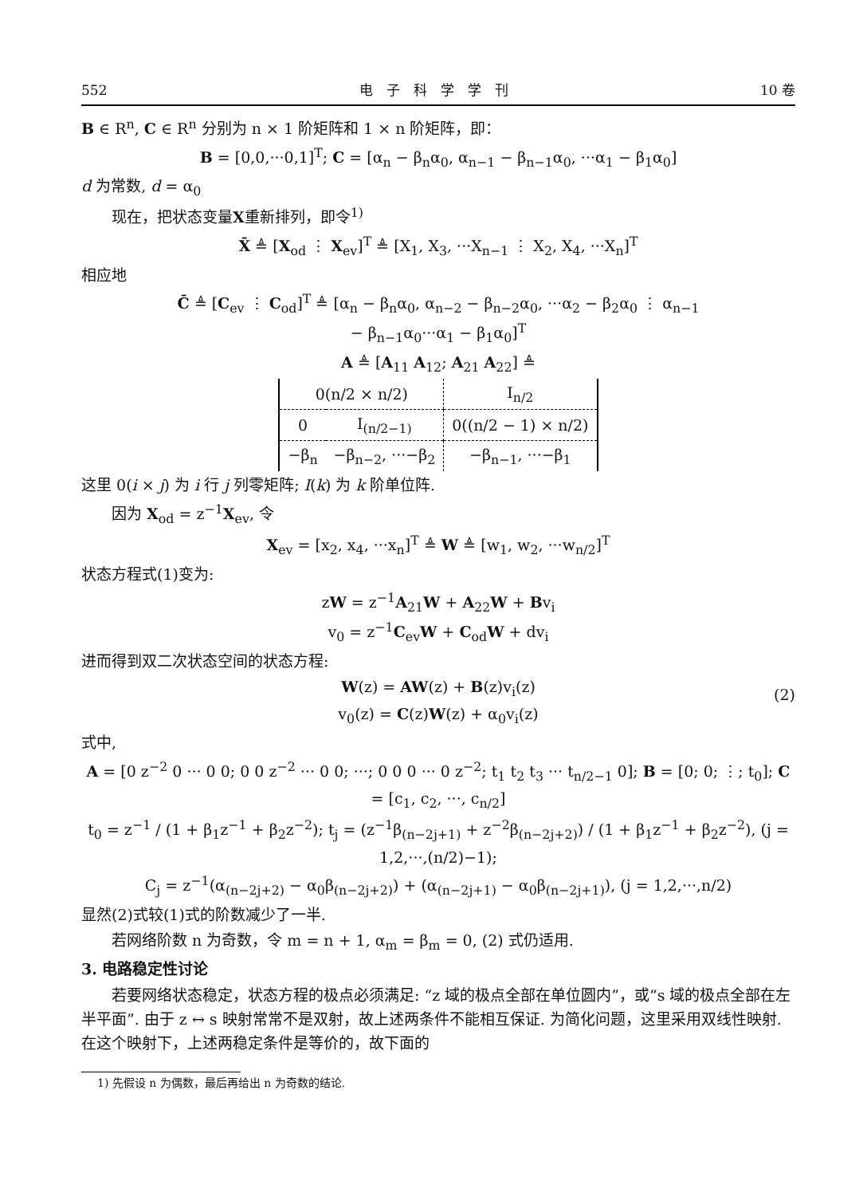552 电　子　科　学　学　刊 10 卷
B ∈ R<sup>n</sup>, C ∈ R<sup>n</sup> 分别为 n × 1 阶矩阵和 1 × n 阶矩阵，即：
B = [0,0,···0,1]<sup>T</sup>; C = [α<sub>n</sub> − β<sub>n</sub>α<sub>0</sub>, α<sub>n−1</sub> − β<sub>n−1</sub>α<sub>0</sub>, ···α<sub>1</sub> − β<sub>1</sub>α<sub>0</sub>]
d 为常数, d = α<sub>0</sub>
现在，把状态变量X重新排列，即令<sup>1)</sup>
X̄ ≜ [X<sub>od</sub> ⋮ X<sub>ev</sub>]<sup>T</sup> ≜ [X<sub>1</sub>, X<sub>3</sub>, ···X<sub>n−1</sub> ⋮ X<sub>2</sub>, X<sub>4</sub>, ···X<sub>n</sub>]<sup>T</sup>
相应地
C̄ ≜ [C<sub>ev</sub> ⋮ C<sub>od</sub>]<sup>T</sup> ≜ [α<sub>n</sub> − β<sub>n</sub>α<sub>0</sub>, α<sub>n−2</sub> − β<sub>n−2</sub>α<sub>0</sub>, ···α<sub>2</sub> − β<sub>2</sub>α<sub>0</sub> ⋮ α<sub>n−1</sub>
− β<sub>n−1</sub>α<sub>0</sub>···α<sub>1</sub> − β<sub>1</sub>α<sub>0</sub>]<sup>T</sup>
A ≜ [A<sub>11</sub> A<sub>12</sub>; A<sub>21</sub> A<sub>22</sub>] ≜
| 0(n/2 × n/2) | | I<sub>n/2</sub> |
| 0 | I<sub>(n/2−1)</sub> | 0((n/2 − 1) × n/2) |
| −β<sub>n</sub> | −β<sub>n−2</sub>, ···−β<sub>2</sub> | −β<sub>n−1</sub>, ···−β<sub>1</sub> |
这里 0(i × j) 为 i 行 j 列零矩阵; I(k) 为 k 阶单位阵.
因为 X<sub>od</sub> = z<sup>−1</sup>X<sub>ev</sub>, 令
X<sub>ev</sub> = [x<sub>2</sub>, x<sub>4</sub>, ···x<sub>n</sub>]<sup>T</sup> ≜ W ≜ [w<sub>1</sub>, w<sub>2</sub>, ···w<sub>n/2</sub>]<sup>T</sup>
状态方程式(1)变为:
zW = z<sup>−1</sup>A<sub>21</sub>W + A<sub>22</sub>W + Bv<sub>i</sub>
v<sub>0</sub> = z<sup>−1</sup>C<sub>ev</sub>W + C<sub>od</sub>W + dv<sub>i</sub>
进而得到双二次状态空间的状态方程:
W(z) = AW(z) + B(z)v<sub>i</sub>(z)
v<sub>0</sub>(z) = C(z)W(z) + α<sub>0</sub>v<sub>i</sub>(z)
(2)
式中,
A = [0 z<sup>−2</sup> 0 ··· 0 0; 0 0 z<sup>−2</sup> ··· 0 0; ···; 0 0 0 ··· 0 z<sup>−2</sup>; t<sub>1</sub> t<sub>2</sub> t<sub>3</sub> ··· t<sub>n/2−1</sub> 0]; B = [0; 0; ⋮; t<sub>0</sub>]; C = [c<sub>1</sub>, c<sub>2</sub>, ···, c<sub>n/2</sub>]
t<sub>0</sub> = z<sup>−1</sup> / (1 + β<sub>1</sub>z<sup>−1</sup> + β<sub>2</sub>z<sup>−2</sup>); t<sub>j</sub> = (z<sup>−1</sup>β<sub>(n−2j+1)</sub> + z<sup>−2</sup>β<sub>(n−2j+2)</sub>) / (1 + β<sub>1</sub>z<sup>−1</sup> + β<sub>2</sub>z<sup>−2</sup>), (j = 1,2,···,(n/2)−1);
C<sub>j</sub> = z<sup>−1</sup>(α<sub>(n−2j+2)</sub> − α<sub>0</sub>β<sub>(n−2j+2)</sub>) + (α<sub>(n−2j+1)</sub> − α<sub>0</sub>β<sub>(n−2j+1)</sub>), (j = 1,2,···,n/2)
显然(2)式较(1)式的阶数减少了一半.
若网络阶数 n 为奇数，令 m = n + 1, α<sub>m</sub> = β<sub>m</sub> = 0, (2) 式仍适用.
3. 电路稳定性讨论
若要网络状态稳定，状态方程的极点必须满足: “z 域的极点全部在单位圆内”，或“s 域的极点全部在左半平面”. 由于 z ↔ s 映射常常不是双射，故上述两条件不能相互保证. 为简化问题，这里采用双线性映射. 在这个映射下，上述两稳定条件是等价的，故下面的
1) 先假设 n 为偶数，最后再给出 n 为奇数的结论.